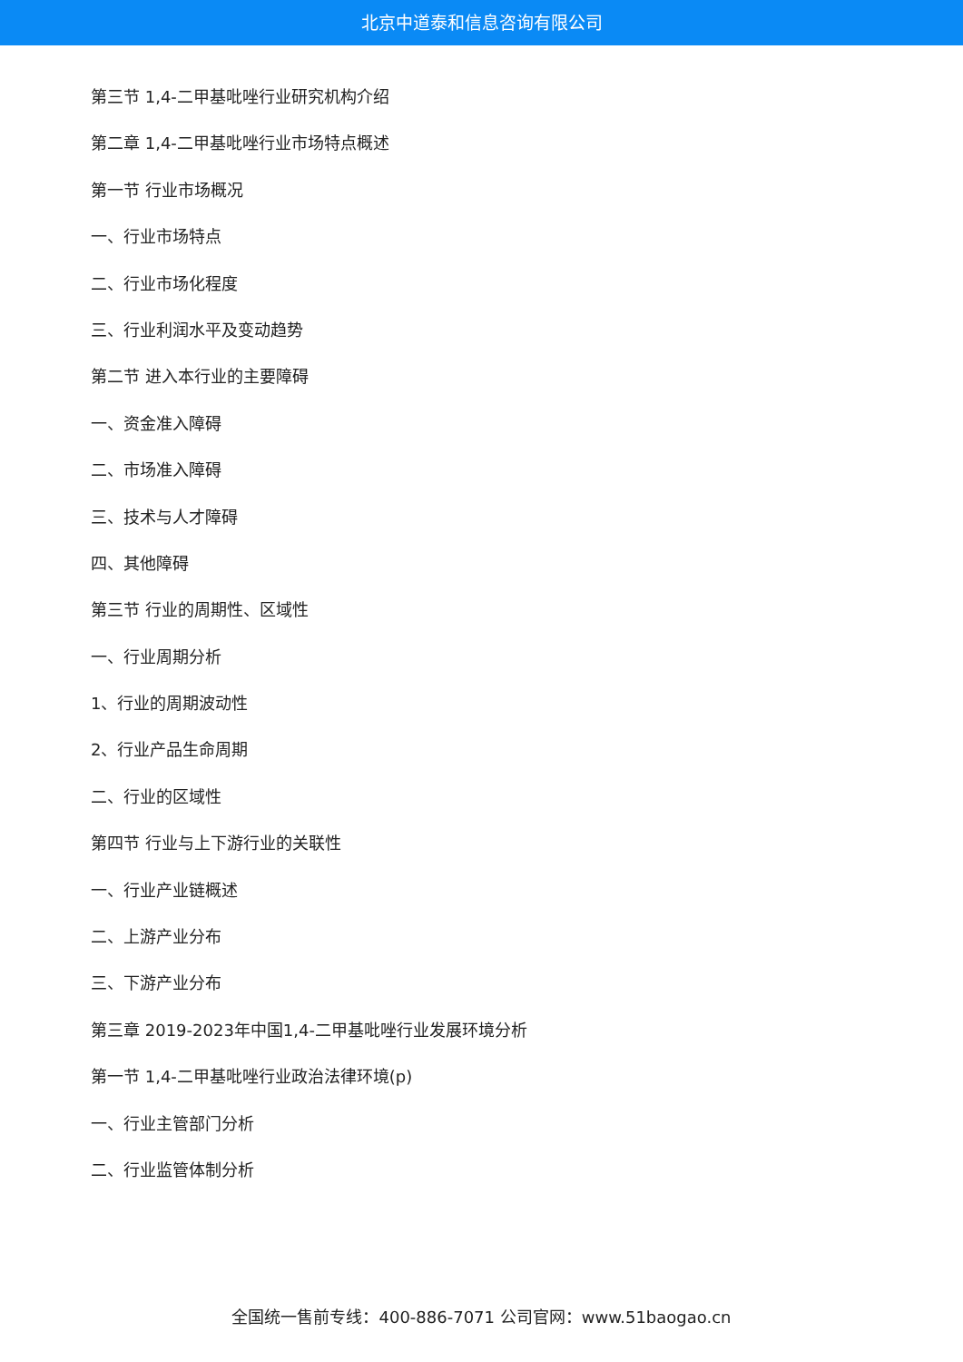北京中道泰和信息咨询有限公司
第三节 1,4-二甲基吡唑行业研究机构介绍
第二章 1,4-二甲基吡唑行业市场特点概述
第一节 行业市场概况
一、行业市场特点
二、行业市场化程度
三、行业利润水平及变动趋势
第二节 进入本行业的主要障碍
一、资金准入障碍
二、市场准入障碍
三、技术与人才障碍
四、其他障碍
第三节 行业的周期性、区域性
一、行业周期分析
1、行业的周期波动性
2、行业产品生命周期
二、行业的区域性
第四节 行业与上下游行业的关联性
一、行业产业链概述
二、上游产业分布
三、下游产业分布
第三章 2019-2023年中国1,4-二甲基吡唑行业发展环境分析
第一节 1,4-二甲基吡唑行业政治法律环境(p)
一、行业主管部门分析
二、行业监管体制分析
全国统一售前专线：400-886-7071 公司官网：www.51baogao.cn